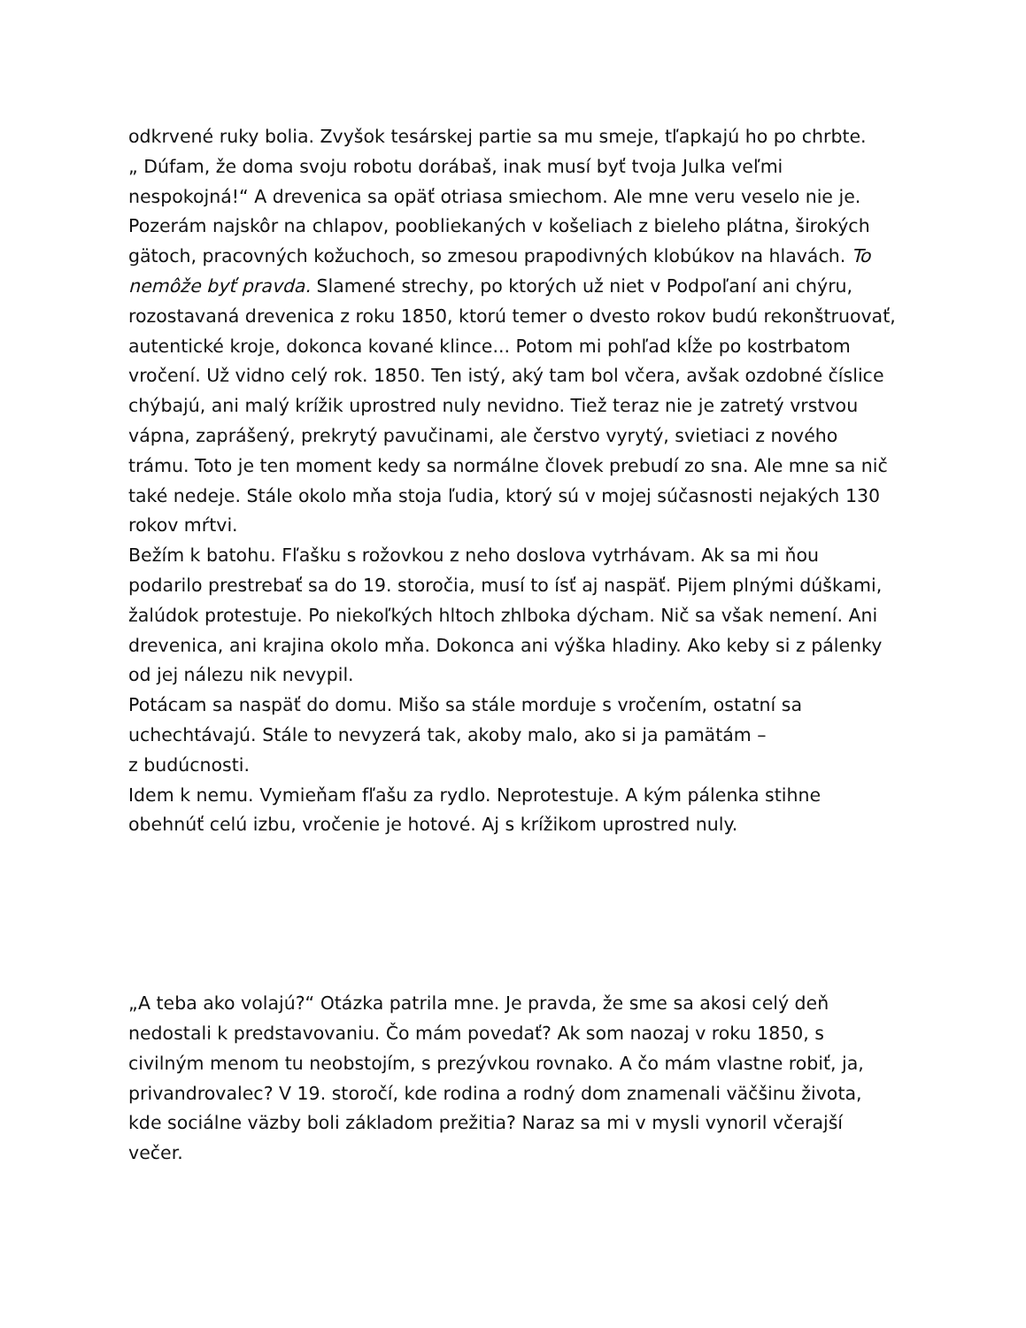odkrvené ruky bolia. Zvyšok tesárskej partie sa mu smeje, tľapkajú ho po chrbte.
„ Dúfam, že doma svoju robotu dorábaš, inak musí byť tvoja Julka veľmi nespokojná!“ A drevenica sa opäť otriasa smiechom. Ale mne veru veselo nie je. Pozerám najskôr na chlapov, poobliekaných v košeliach z bieleho plátna, širokých gätoch, pracovných kožuchoch, so zmesou prapodivných klobúkov na hlavách. To nemôže byť pravda. Slamené strechy, po ktorých už niet v Podpoľaní ani chýru, rozostavaná drevenica z roku 1850, ktorú temer o dvesto rokov budú rekonštruovať, autentické kroje, dokonca kované klince... Potom mi pohľad kĺže po kostrbatom vročení. Už vidno celý rok. 1850. Ten istý, aký tam bol včera, avšak ozdobné číslice chýbajú, ani malý krížik uprostred nuly nevidno. Tiež teraz nie je zatretý vrstvou vápna, zaprášený, prekrytý pavučinami, ale čerstvo vyrytý, svietiaci z nového trámu. Toto je ten moment kedy sa normálne človek prebudí zo sna. Ale mne sa nič také nedeje. Stále okolo mňa stoja ľudia, ktorý sú v mojej súčasnosti nejakých 130 rokov mŕtvi.
Bežím k batohu. Fľašku s rožovkou z neho doslova vytrhávam. Ak sa mi ňou podarilo prestrebať sa do 19. storočia, musí to ísť aj naspäť. Pijem plnými dúškami, žalúdok protestuje. Po niekoľkých hltoch zhlboka dýcham. Nič sa však nemení. Ani drevenica, ani krajina okolo mňa. Dokonca ani výška hladiny. Ako keby si z pálenky od jej nálezu nik nevypil.
Potácam sa naspäť do domu. Mišo sa stále morduje s vročením, ostatní sa uchechtávajú. Stále to nevyzerá tak, akoby malo, ako si ja pamätám –
z budúcnosti.
Idem k nemu. Vymieňam fľašu za rydlo. Neprotestuje. A kým pálenka stihne obehnúť celú izbu, vročenie je hotové. Aj s krížikom uprostred nuly.
„A teba ako volajú?“ Otázka patrila mne. Je pravda, že sme sa akosi celý deň nedostali k predstavovaniu. Čo mám povedať? Ak som naozaj v roku 1850, s civilným menom tu neobstojím, s prezývkou rovnako. A čo mám vlastne robiť, ja, privandrovalec? V 19. storočí, kde rodina a rodný dom znamenali väčšinu života, kde sociálne väzby boli základom prežitia? Naraz sa mi v mysli vynoril včerajší večer.